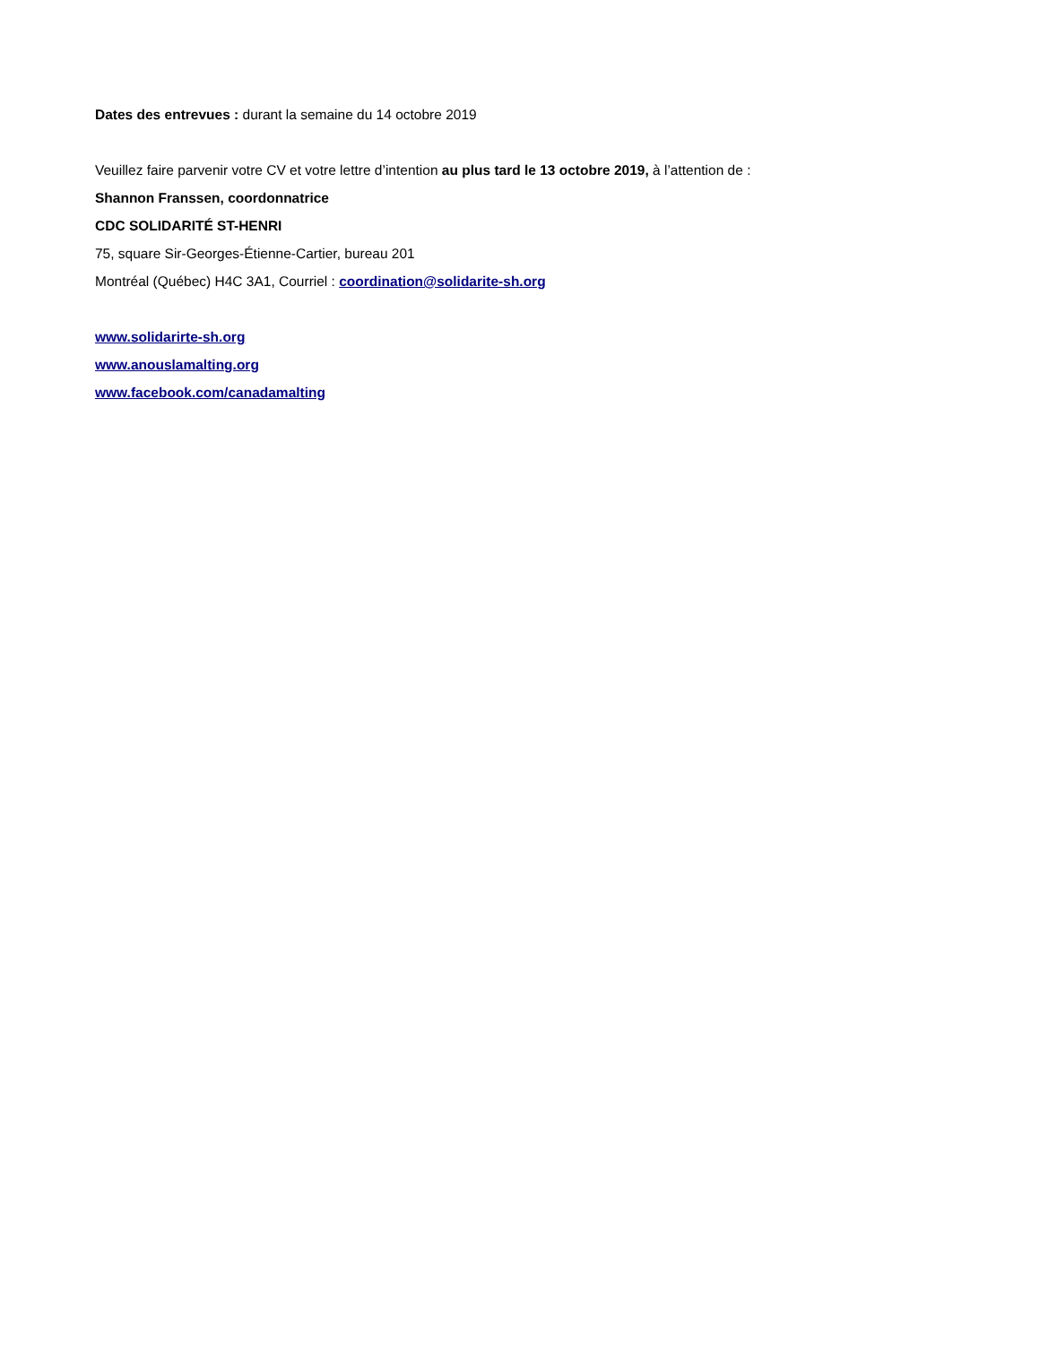Dates des entrevues : durant la semaine du 14 octobre 2019
Veuillez faire parvenir votre CV et votre lettre d’intention au plus tard le 13 octobre 2019, à l’attention de :
Shannon Franssen, coordonnatrice
CDC SOLIDARITÉ ST-HENRI
75, square Sir-Georges-Étienne-Cartier, bureau 201
Montréal (Québec) H4C 3A1, Courriel : coordination@solidarite-sh.org
www.solidarirte-sh.org
www.anouslamalting.org
www.facebook.com/canadamalting